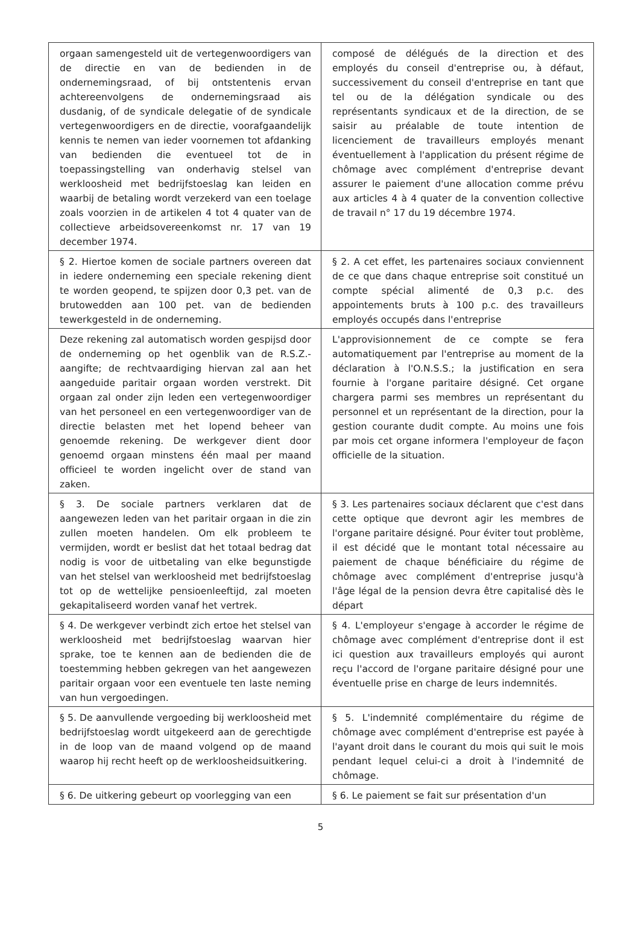| orgaan samengesteld uit de vertegenwoordigers van de directie en van de bedienden in de ondernemingsraad, of bij ontstentenis ervan achtereenvolgens de ondernemingsraad ais dusdanig, of de syndicale delegatie of de syndicale vertegenwoordigers en de directie, voorafgaandelijk kennis te nemen van ieder voornemen tot afdanking van bedienden die eventueel tot de in toepassingstelling van onderhavig stelsel van werkloosheid met bedrijfstoeslag kan leiden en waarbij de betaling wordt verzekerd van een toelage zoals voorzien in de artikelen 4 tot 4 quater van de collectieve arbeidsovereenkomst nr. 17 van 19 december 1974. | composé de délégués de la direction et des employés du conseil d'entreprise ou, à défaut, successivement du conseil d'entreprise en tant que tel ou de la délégation syndicale ou des représentants syndicaux et de la direction, de se saisir au préalable de toute intention de licenciement de travailleurs employés menant éventuellement à l'application du présent régime de chômage avec complément d'entreprise devant assurer le paiement d'une allocation comme prévu aux articles 4 à 4 quater de la convention collective de travail n° 17 du 19 décembre 1974. |
| § 2. Hiertoe komen de sociale partners overeen dat in iedere onderneming een speciale rekening dient te worden geopend, te spijzen door 0,3 pet. van de brutowedden aan 100 pet. van de bedienden tewerkgesteld in de onderneming. | § 2. A cet effet, les partenaires sociaux conviennent de ce que dans chaque entreprise soit constitué un compte spécial alimenté de 0,3 p.c. des appointements bruts à 100 p.c. des travailleurs employés occupés dans l'entreprise |
| Deze rekening zal automatisch worden gespijsd door de onderneming op het ogenblik van de R.S.Z.-aangifte; de rechtvaardiging hiervan zal aan het aangeduide paritair orgaan worden verstrekt. Dit orgaan zal onder zijn leden een vertegenwoordiger van het personeel en een vertegenwoordiger van de directie belasten met het lopend beheer van genoemde rekening. De werkgever dient door genoemd orgaan minstens één maal per maand officieel te worden ingelicht over de stand van zaken. | L'approvisionnement de ce compte se fera automatiquement par l'entreprise au moment de la déclaration à l'O.N.S.S.; la justification en sera fournie à l'organe paritaire désigné. Cet organe chargera parmi ses membres un représentant du personnel et un représentant de la direction, pour la gestion courante dudit compte. Au moins une fois par mois cet organe informera l'employeur de façon officielle de la situation. |
| § 3. De sociale partners verklaren dat de aangewezen leden van het paritair orgaan in die zin zullen moeten handelen. Om elk probleem te vermijden, wordt er beslist dat het totaal bedrag dat nodig is voor de uitbetaling van elke begunstigde van het stelsel van werkloosheid met bedrijfstoeslag tot op de wettelijke pensioenleeftijd, zal moeten gekapitaliseerd worden vanaf het vertrek. | § 3. Les partenaires sociaux déclarent que c'est dans cette optique que devront agir les membres de l'organe paritaire désigné. Pour éviter tout problème, il est décidé que le montant total nécessaire au paiement de chaque bénéficiaire du régime de chômage avec complément d'entreprise jusqu'à l'âge légal de la pension devra être capitalisé dès le départ |
| § 4. De werkgever verbindt zich ertoe het stelsel van werkloosheid met bedrijfstoeslag waarvan hier sprake, toe te kennen aan de bedienden die de toestemming hebben gekregen van het aangewezen paritair orgaan voor een eventuele ten laste neming van hun vergoedingen. | § 4. L'employeur s'engage à accorder le régime de chômage avec complément d'entreprise dont il est ici question aux travailleurs employés qui auront reçu l'accord de l'organe paritaire désigné pour une éventuelle prise en charge de leurs indemnités. |
| § 5. De aanvullende vergoeding bij werkloosheid met bedrijfstoeslag wordt uitgekeerd aan de gerechtigde in de loop van de maand volgend op de maand waarop hij recht heeft op de werkloosheidsuitkering. | § 5. L'indemnité complémentaire du régime de chômage avec complément d'entreprise est payée à l'ayant droit dans le courant du mois qui suit le mois pendant lequel celui-ci a droit à l'indemnité de chômage. |
| § 6. De uitkering gebeurt op voorlegging van een | § 6. Le paiement se fait sur présentation d'un |
5